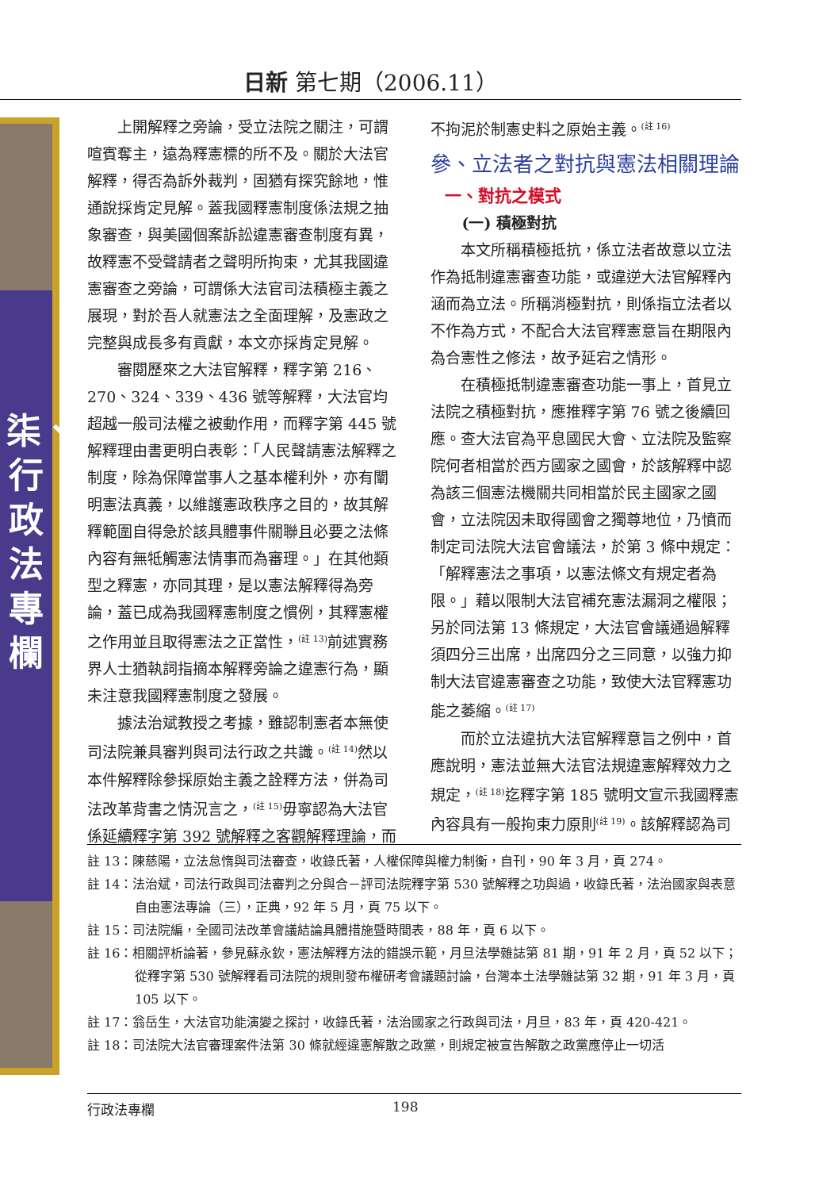日新 第七期（2006.11）
柒、行政法專欄
上開解釋之旁論，受立法院之關注，可謂喧賓奪主，遠為釋憲標的所不及。關於大法官解釋，得否為訴外裁判，固猶有探究餘地，惟通說採肯定見解。蓋我國釋憲制度係法規之抽象審查，與美國個案訴訟違憲審查制度有異，故釋憲不受聲請者之聲明所拘束，尤其我國違憲審查之旁論，可謂係大法官司法積極主義之展現，對於吾人就憲法之全面理解，及憲政之完整與成長多有貢獻，本文亦採肯定見解。
審閱歷來之大法官解釋，釋字第 216、270、324、339、436 號等解釋，大法官均超越一般司法權之被動作用，而釋字第 445 號解釋理由書更明白表彰：「人民聲請憲法解釋之制度，除為保障當事人之基本權利外，亦有闡明憲法真義，以維護憲政秩序之目的，故其解釋範圍自得急於該具體事件關聯且必要之法條內容有無牴觸憲法情事而為審理。」在其他類型之釋憲，亦同其理，是以憲法解釋得為旁論，蓋已成為我國釋憲制度之慣例，其釋憲權之作用並且取得憲法之正當性，<sup>(註 13)</sup>前述實務界人士猶執詞指摘本解釋旁論之違憲行為，顯未注意我國釋憲制度之發展。
據法治斌教授之考據，雖認制憲者本無使司法院兼具審判與司法行政之共識。<sup>(註 14)</sup>然以本件解釋除參採原始主義之詮釋方法，併為司法改革背書之情況言之，<sup>(註 15)</sup>毋寧認為大法官係延續釋字第 392 號解釋之客觀解釋理論，而
不拘泥於制憲史料之原始主義。<sup>(註 16)</sup>
參、立法者之對抗與憲法相關理論
一、對抗之模式
(一) 積極對抗
本文所稱積極抵抗，係立法者故意以立法作為抵制違憲審查功能，或違逆大法官解釋內涵而為立法。所稱消極對抗，則係指立法者以不作為方式，不配合大法官釋憲意旨在期限內為合憲性之修法，故予延宕之情形。
在積極抵制違憲審查功能一事上，首見立法院之積極對抗，應推釋字第 76 號之後續回應。查大法官為平息國民大會、立法院及監察院何者相當於西方國家之國會，於該解釋中認為該三個憲法機關共同相當於民主國家之國會，立法院因未取得國會之獨尊地位，乃憤而制定司法院大法官會議法，於第 3 條中規定：「解釋憲法之事項，以憲法條文有規定者為限。」藉以限制大法官補充憲法漏洞之權限；另於同法第 13 條規定，大法官會議通過解釋須四分三出席，出席四分之三同意，以強力抑制大法官違憲審查之功能，致使大法官釋憲功能之萎縮。<sup>(註 17)</sup>
而於立法違抗大法官解釋意旨之例中，首應說明，憲法並無大法官法規違憲解釋效力之規定，<sup>(註 18)</sup>迄釋字第 185 號明文宣示我國釋憲內容具有一般拘束力原則<sup>(註 19)</sup>。該解釋認為司
註 13：陳慈陽，立法怠惰與司法審查，收錄氏著，人權保障與權力制衡，自刊，90 年 3 月，頁 274。
註 14：法治斌，司法行政與司法審判之分與合－評司法院釋字第 530 號解釋之功與過，收錄氏著，法治國家與表意自由憲法專論（三），正典，92 年 5 月，頁 75 以下。
註 15：司法院編，全國司法改革會議結論具體措施暨時間表，88 年，頁 6 以下。
註 16：相關評析論著，參見蘇永欽，憲法解釋方法的錯誤示範，月旦法學雜誌第 81 期，91 年 2 月，頁 52 以下；從釋字第 530 號解釋看司法院的規則發布權研考會議題討論，台灣本土法學雜誌第 32 期，91 年 3 月，頁 105 以下。
註 17：翁岳生，大法官功能演變之探討，收錄氏著，法治國家之行政與司法，月旦，83 年，頁 420-421。
註 18：司法院大法官審理案件法第 30 條就經違憲解散之政黨，則規定被宣告解散之政黨應停止一切活
行政法專欄 198